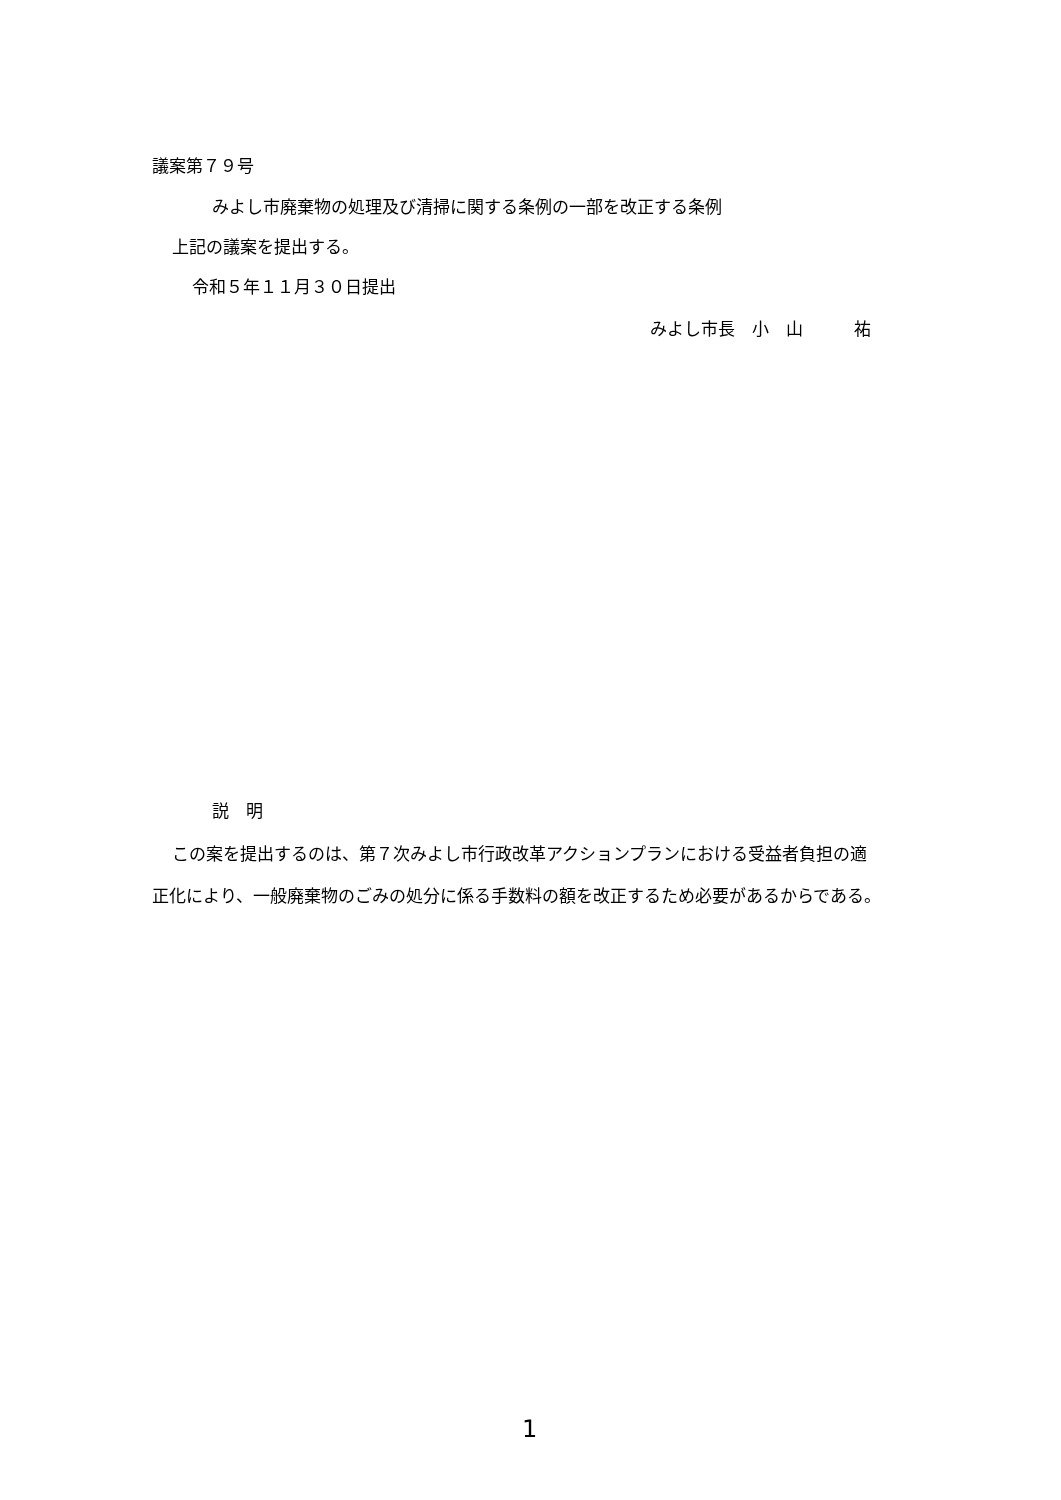議案第７９号
みよし市廃棄物の処理及び清掃に関する条例の一部を改正する条例
上記の議案を提出する。
令和５年１１月３０日提出
みよし市長　小　山　　　祐
説　明
この案を提出するのは、第７次みよし市行政改革アクションプランにおける受益者負担の適
正化により、一般廃棄物のごみの処分に係る手数料の額を改正するため必要があるからである。
1